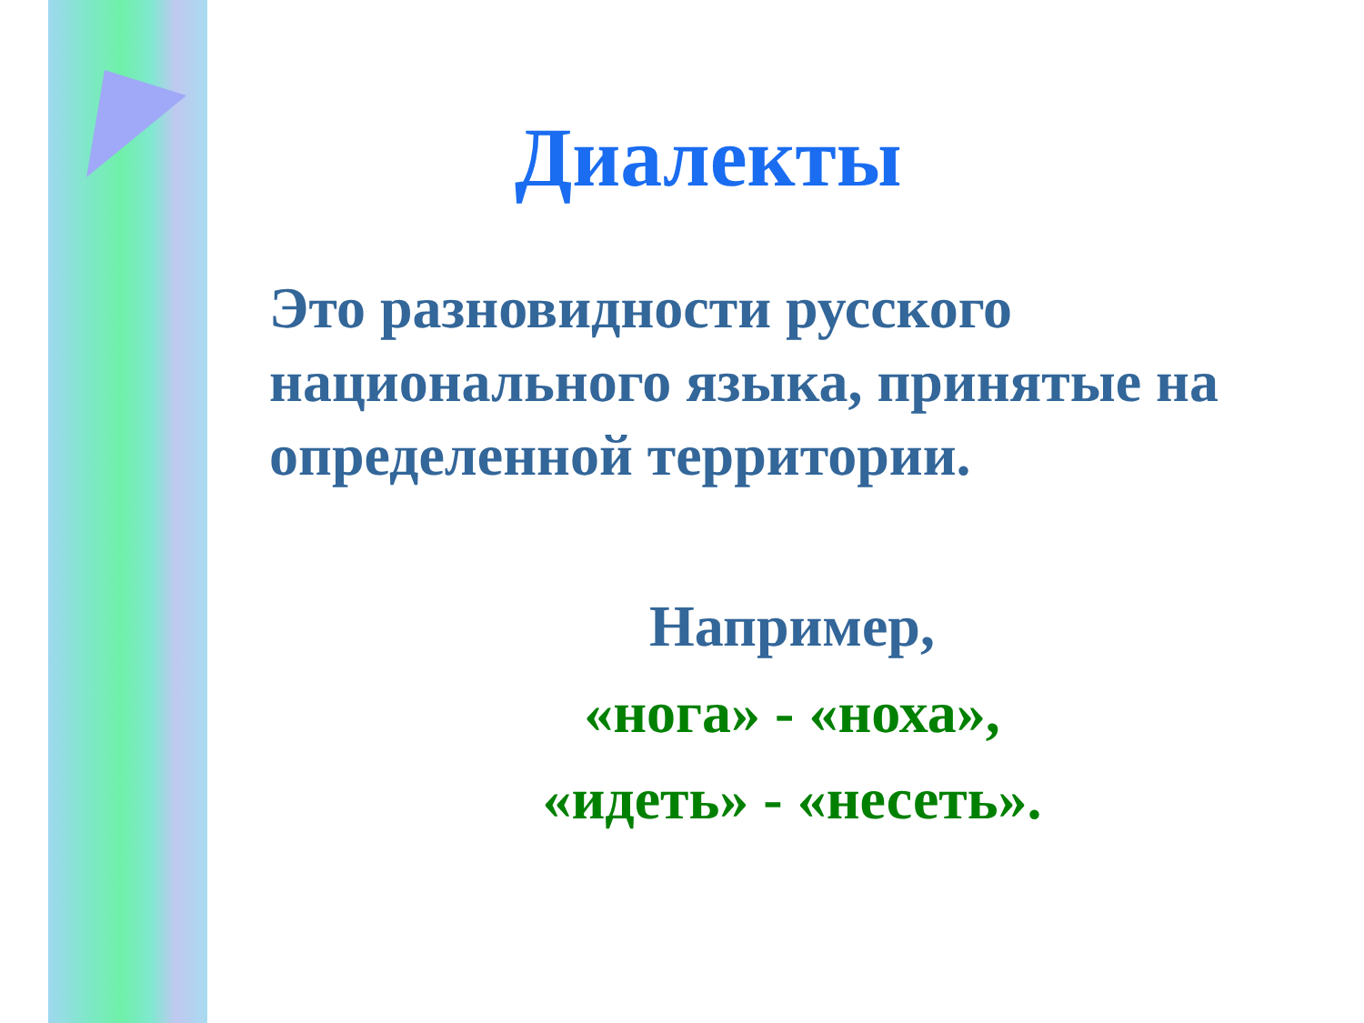Диалекты
Это разновидности русского национального языка, принятые на определенной территории.
Например,
«нога» - «ноха»,
«идеть» - «несеть».